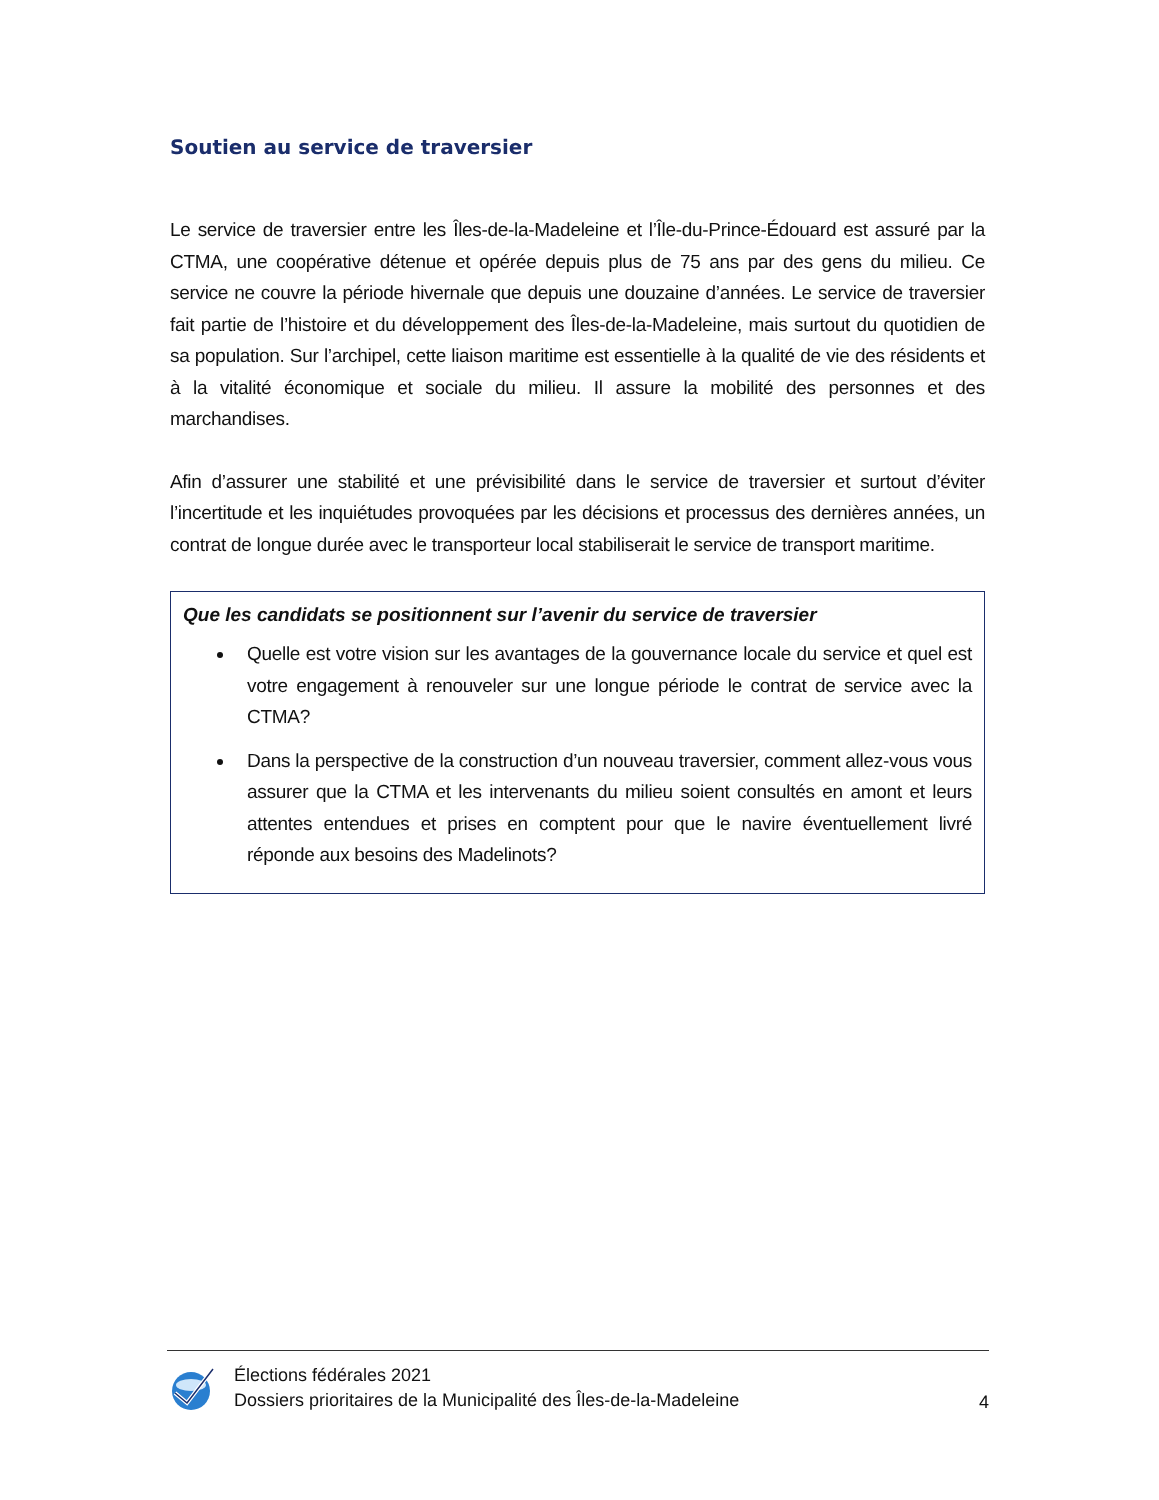Soutien au service de traversier
Le service de traversier entre les Îles-de-la-Madeleine et l’Île-du-Prince-Édouard est assuré par la CTMA, une coopérative détenue et opérée depuis plus de 75 ans par des gens du milieu. Ce service ne couvre la période hivernale que depuis une douzaine d’années. Le service de traversier fait partie de l’histoire et du développement des Îles-de-la-Madeleine, mais surtout du quotidien de sa population. Sur l’archipel, cette liaison maritime est essentielle à la qualité de vie des résidents et à la vitalité économique et sociale du milieu. Il assure la mobilité des personnes et des marchandises.
Afin d’assurer une stabilité et une prévisibilité dans le service de traversier et surtout d’éviter l’incertitude et les inquiétudes provoquées par les décisions et processus des dernières années, un contrat de longue durée avec le transporteur local stabiliserait le service de transport maritime.
Que les candidats se positionnent sur l’avenir du service de traversier
Quelle est votre vision sur les avantages de la gouvernance locale du service et quel est votre engagement à renouveler sur une longue période le contrat de service avec la CTMA?
Dans la perspective de la construction d’un nouveau traversier, comment allez-vous vous assurer que la CTMA et les intervenants du milieu soient consultés en amont et leurs attentes entendues et prises en comptent pour que le navire éventuellement livré réponde aux besoins des Madelinots?
Élections fédérales 2021
Dossiers prioritaires de la Municipalité des Îles-de-la-Madeleine
4